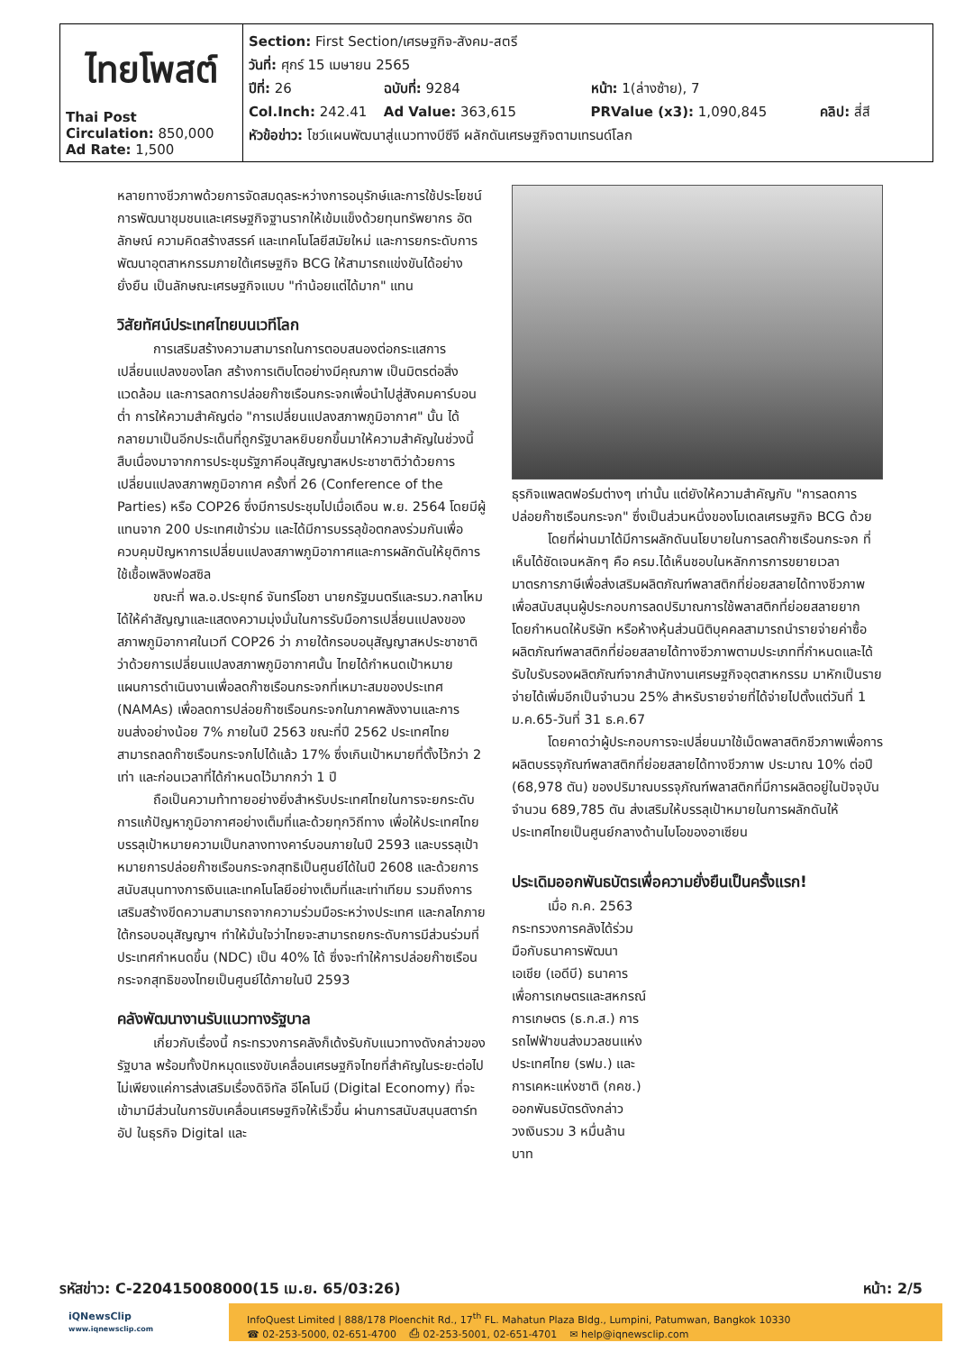| ไทยโพสต์ Thai Post Circulation: 850,000 Ad Rate: 1,500 | Section: First Section/เศรษฐกิจ-สังคม-สตรี วันที่: ศุกร์ 15 เมษายน 2565 ปีที่: 26 ฉบับที่: 9284 หน้า: 1(ล่างซ้าย), 7 Col.Inch: 242.41 Ad Value: 363,615 PRValue (x3): 1,090,845 คลิป: สี่สี หัวข้อข่าว: โชว์แผนพัฒนาสู่แนวทางบีซีจี ผลักดันเศรษฐกิจตามเทรนด์โลก |
หลายทางชีวภาพด้วยการจัดสมดุลระหว่างการอนุรักษ์และการใช้ประโยชน์ การพัฒนาชุมชนและเศรษฐกิจฐานรากให้เข้มแข็งด้วยทุนทรัพยากร อัตลักษณ์ ความคิดสร้างสรรค์ และเทคโนโลยีสมัยใหม่ และการยกระดับการพัฒนาอุตสาหกรรมภายใต้เศรษฐกิจ BCG ให้สามารถแข่งขันได้อย่างยั่งยืน เป็นลักษณะเศรษฐกิจแบบ "ทำน้อยแต่ได้มาก" แทน
วิสัยทัศน์ประเทศไทยบนเวทีโลก
การเสริมสร้างความสามารถในการตอบสนองต่อกระแสการเปลี่ยนแปลงของโลก สร้างการเติบโตอย่างมีคุณภาพ เป็นมิตรต่อสิ่งแวดล้อม และการลดการปล่อยก๊าซเรือนกระจกเพื่อนำไปสู่สังคมคาร์บอนต่ำ การให้ความสำคัญต่อ "การเปลี่ยนแปลงสภาพภูมิอากาศ" นั้น ได้กลายมาเป็นอีกประเด็นที่ถูกรัฐบาลหยิบยกขึ้นมาให้ความสำคัญในช่วงนี้ สืบเนื่องมาจากการประชุมรัฐภาคีอนุสัญญาสหประชาชาติว่าด้วยการเปลี่ยนแปลงสภาพภูมิอากาศ ครั้งที่ 26 (Conference of the Parties) หรือ COP26 ซึ่งมีการประชุมไปเมื่อเดือน พ.ย. 2564 โดยมีผู้แทนจาก 200 ประเทศเข้าร่วม และได้มีการบรรลุข้อตกลงร่วมกันเพื่อควบคุมปัญหาการเปลี่ยนแปลงสภาพภูมิอากาศและการผลักดันให้ยุติการใช้เชื้อเพลิงฟอสซิล
ขณะที่ พล.อ.ประยุทธ์ จันทร์โอชา นายกรัฐมนตรีและรมว.กลาโหม ได้ให้คำสัญญาและแสดงความมุ่งมั่นในการรับมือการเปลี่ยนแปลงของสภาพภูมิอากาศในเวที COP26 ว่า ภายใต้กรอบอนุสัญญาสหประชาชาติว่าด้วยการเปลี่ยนแปลงสภาพภูมิอากาศนั้น ไทยได้กำหนดเป้าหมายแผนการดำเนินงานเพื่อลดก๊าซเรือนกระจกที่เหมาะสมของประเทศ (NAMAs) เพื่อลดการปล่อยก๊าซเรือนกระจกในภาคพลังงานและการขนส่งอย่างน้อย 7% ภายในปี 2563 ขณะที่ปี 2562 ประเทศไทยสามารถลดก๊าซเรือนกระจกไปได้แล้ว 17% ซึ่งเกินเป้าหมายที่ตั้งไว้กว่า 2 เท่า และก่อนเวลาที่ได้กำหนดไว้มากกว่า 1 ปี
ถือเป็นความท้าทายอย่างยิ่งสำหรับประเทศไทยในการจะยกระดับการแก้ปัญหาภูมิอากาศอย่างเต็มที่และด้วยทุกวิถีทาง เพื่อให้ประเทศไทยบรรลุเป้าหมายความเป็นกลางทางคาร์บอนภายในปี 2593 และบรรลุเป้าหมายการปล่อยก๊าซเรือนกระจกสุทธิเป็นศูนย์ได้ในปี 2608 และด้วยการสนับสนุนทางการเงินและเทคโนโลยีอย่างเต็มที่และเท่าเทียม รวมถึงการเสริมสร้างขีดความสามารถจากความร่วมมือระหว่างประเทศ และกลไกภายใต้กรอบอนุสัญญาฯ ทำให้มั่นใจว่าไทยจะสามารถยกระดับการมีส่วนร่วมที่ประเทศกำหนดขึ้น (NDC) เป็น 40% ได้ ซึ่งจะทำให้การปล่อยก๊าซเรือนกระจกสุทธิของไทยเป็นศูนย์ได้ภายในปี 2593
คลังพัฒนางานรับแนวทางรัฐบาล
เกี่ยวกับเรื่องนี้ กระทรวงการคลังก็เด้งรับกับแนวทางดังกล่าวของรัฐบาล พร้อมทั้งปักหมุดแรงขับเคลื่อนเศรษฐกิจไทยที่สำคัญในระยะต่อไป ไม่เพียงแค่การส่งเสริมเรื่องดิจิทัล อีโคโนมี (Digital Economy) ที่จะเข้ามามีส่วนในการขับเคลื่อนเศรษฐกิจให้เร็วขึ้น ผ่านการสนับสนุนสตาร์ทอัป ในธุรกิจ Digital และ
ธุรกิจแพลตฟอร์มต่างๆ เท่านั้น แต่ยังให้ความสำคัญกับ "การลดการปล่อยก๊าซเรือนกระจก" ซึ่งเป็นส่วนหนึ่งของโมเดลเศรษฐกิจ BCG ด้วย
โดยที่ผ่านมาได้มีการผลักดันนโยบายในการลดก๊าซเรือนกระจก ที่เห็นได้ชัดเจนหลักๆ คือ ครม.ได้เห็นชอบในหลักการการขยายเวลามาตรการภาษีเพื่อส่งเสริมผลิตภัณฑ์พลาสติกที่ย่อยสลายได้ทางชีวภาพ เพื่อสนับสนุนผู้ประกอบการลดปริมาณการใช้พลาสติกที่ย่อยสลายยาก โดยกำหนดให้บริษัท หรือห้างหุ้นส่วนนิติบุคคลสามารถนำรายจ่ายค่าซื้อผลิตภัณฑ์พลาสติกที่ย่อยสลายได้ทางชีวภาพตามประเภทที่กำหนดและได้รับใบรับรองผลิตภัณฑ์จากสำนักงานเศรษฐกิจอุตสาหกรรม มาหักเป็นรายจ่ายได้เพิ่มอีกเป็นจำนวน 25% สำหรับรายจ่ายที่ได้จ่ายไปตั้งแต่วันที่ 1 ม.ค.65-วันที่ 31 ธ.ค.67
โดยคาดว่าผู้ประกอบการจะเปลี่ยนมาใช้เม็ดพลาสติกชีวภาพเพื่อการผลิตบรรจุภัณฑ์พลาสติกที่ย่อยสลายได้ทางชีวภาพ ประมาณ 10% ต่อปี (68,978 ตัน) ของปริมาณบรรจุภัณฑ์พลาสติกที่มีการผลิตอยู่ในปัจจุบันจำนวน 689,785 ตัน ส่งเสริมให้บรรลุเป้าหมายในการผลักดันให้ประเทศไทยเป็นศูนย์กลางด้านไบโอของอาเซียน
ประเดิมออกพันธบัตรเพื่อความยั่งยืนเป็นครั้งแรก!
เมื่อ ก.ค. 2563 กระทรวงการคลังได้ร่วมมือกับธนาคารพัฒนาเอเชีย (เอดีบี) ธนาคารเพื่อการเกษตรและสหกรณ์การเกษตร (ธ.ก.ส.) การรถไฟฟ้าขนส่งมวลชนแห่งประเทศไทย (รฟม.) และการเคหะแห่งชาติ (กคช.) ออกพันธบัตรดังกล่าว วงเงินรวม 3 หมื่นล้านบาท
รหัสข่าว: C-220415008000(15 เม.ย. 65/03:26) หน้า: 2/5
iQNewsClip
www.iqnewsclip.com
InfoQuest Limited | 888/178 Ploenchit Rd., 17<sup>th</sup> FL. Mahatun Plaza Bldg., Lumpini, Patumwan, Bangkok 10330
☎ 02-253-5000, 02-651-4700 ⎙ 02-253-5001, 02-651-4701 ✉ help@iqnewsclip.com